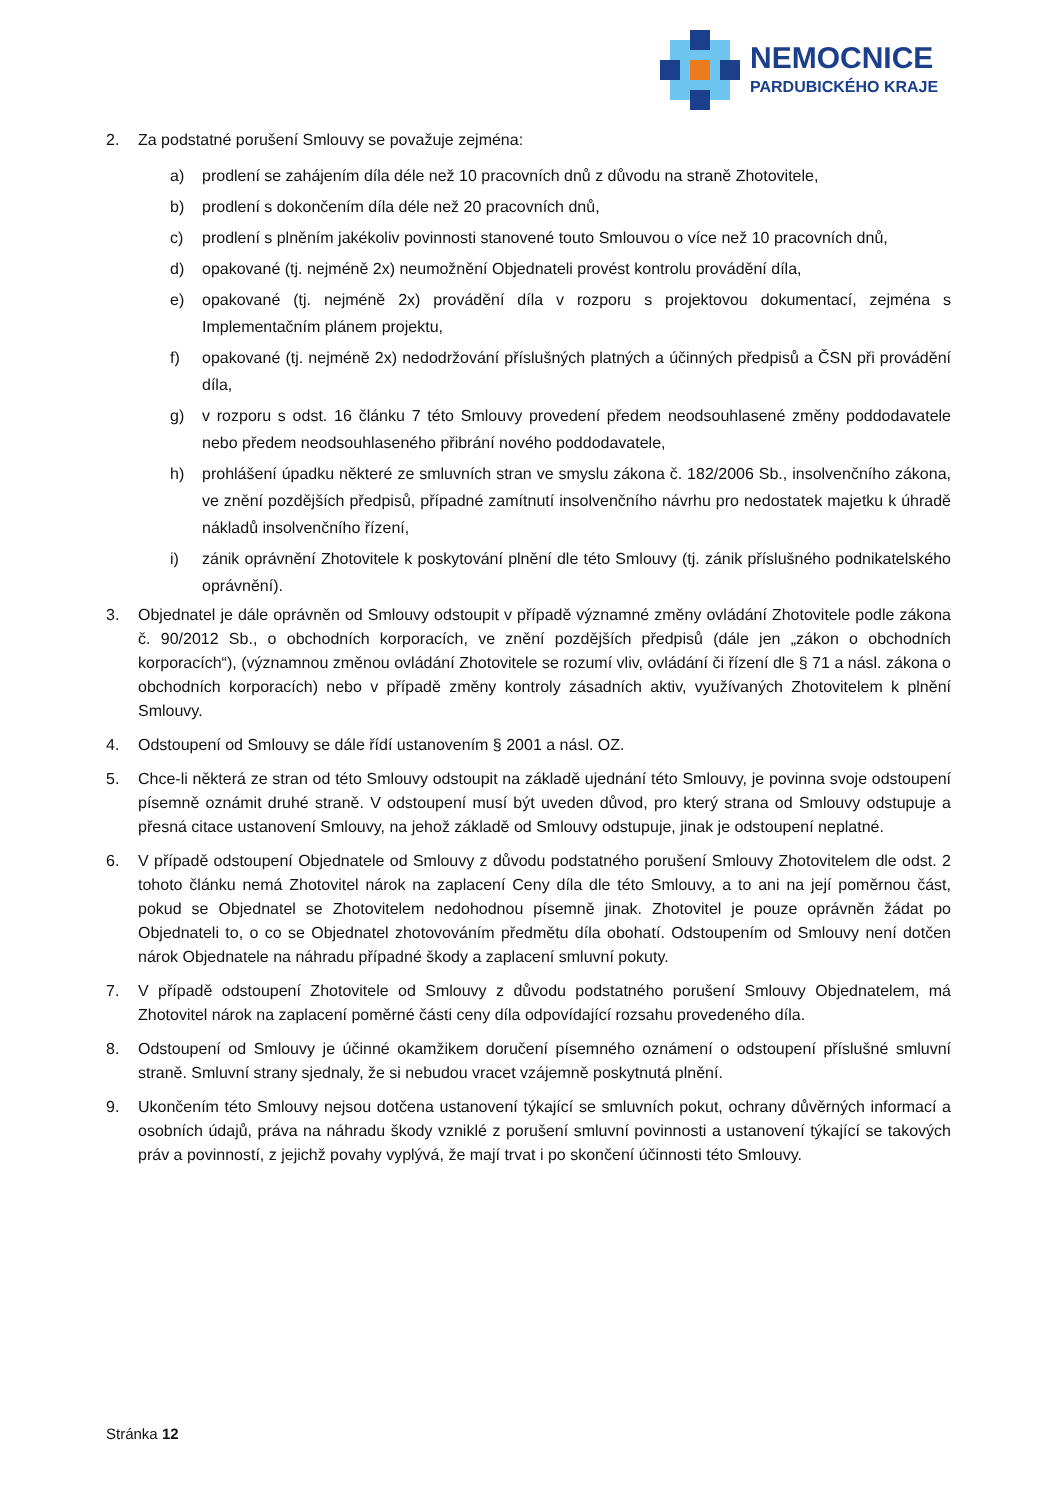NEMOCNICE
PARDUBICKÉHO KRAJE
2. Za podstatné porušení Smlouvy se považuje zejména:
a) prodlení se zahájením díla déle než 10 pracovních dnů z důvodu na straně Zhotovitele,
b) prodlení s dokončením díla déle než 20 pracovních dnů,
c) prodlení s plněním jakékoliv povinnosti stanovené touto Smlouvou o více než 10 pracovních dnů,
d) opakované (tj. nejméně 2x) neumožnění Objednateli provést kontrolu provádění díla,
e) opakované (tj. nejméně 2x) provádění díla v rozporu s projektovou dokumentací, zejména s Implementačním plánem projektu,
f) opakované (tj. nejméně 2x) nedodržování příslušných platných a účinných předpisů a ČSN při provádění díla,
g) v rozporu s odst. 16 článku 7 této Smlouvy provedení předem neodsouhlasené změny poddodavatele nebo předem neodsouhlaseného přibrání nového poddodavatele,
h) prohlášení úpadku některé ze smluvních stran ve smyslu zákona č. 182/2006 Sb., insolvenčního zákona, ve znění pozdějších předpisů, případné zamítnutí insolvenčního návrhu pro nedostatek majetku k úhradě nákladů insolvenčního řízení,
i) zánik oprávnění Zhotovitele k poskytování plnění dle této Smlouvy (tj. zánik příslušného podnikatelského oprávnění).
3. Objednatel je dále oprávněn od Smlouvy odstoupit v případě významné změny ovládání Zhotovitele podle zákona č. 90/2012 Sb., o obchodních korporacích, ve znění pozdějších předpisů (dále jen „zákon o obchodních korporacích“), (významnou změnou ovládání Zhotovitele se rozumí vliv, ovládání či řízení dle § 71 a násl. zákona o obchodních korporacích) nebo v případě změny kontroly zásadních aktiv, využívaných Zhotovitelem k plnění Smlouvy.
4. Odstoupení od Smlouvy se dále řídí ustanovením § 2001 a násl. OZ.
5. Chce-li některá ze stran od této Smlouvy odstoupit na základě ujednání této Smlouvy, je povinna svoje odstoupení písemně oznámit druhé straně. V odstoupení musí být uveden důvod, pro který strana od Smlouvy odstupuje a přesná citace ustanovení Smlouvy, na jehož základě od Smlouvy odstupuje, jinak je odstoupení neplatné.
6. V případě odstoupení Objednatele od Smlouvy z důvodu podstatného porušení Smlouvy Zhotovitelem dle odst. 2 tohoto článku nemá Zhotovitel nárok na zaplacení Ceny díla dle této Smlouvy, a to ani na její poměrnou část, pokud se Objednatel se Zhotovitelem nedohodnou písemně jinak. Zhotovitel je pouze oprávněn žádat po Objednateli to, o co se Objednatel zhotovováním předmětu díla obohatí. Odstoupením od Smlouvy není dotčen nárok Objednatele na náhradu případné škody a zaplacení smluvní pokuty.
7. V případě odstoupení Zhotovitele od Smlouvy z důvodu podstatného porušení Smlouvy Objednatelem, má Zhotovitel nárok na zaplacení poměrné části ceny díla odpovídající rozsahu provedeného díla.
8. Odstoupení od Smlouvy je účinné okamžikem doručení písemného oznámení o odstoupení příslušné smluvní straně. Smluvní strany sjednaly, že si nebudou vracet vzájemně poskytnutá plnění.
9. Ukončením této Smlouvy nejsou dotčena ustanovení týkající se smluvních pokut, ochrany důvěrných informací a osobních údajů, práva na náhradu škody vzniklé z porušení smluvní povinnosti a ustanovení týkající se takových práv a povinností, z jejichž povahy vyplývá, že mají trvat i po skončení účinnosti této Smlouvy.
Stránka 12